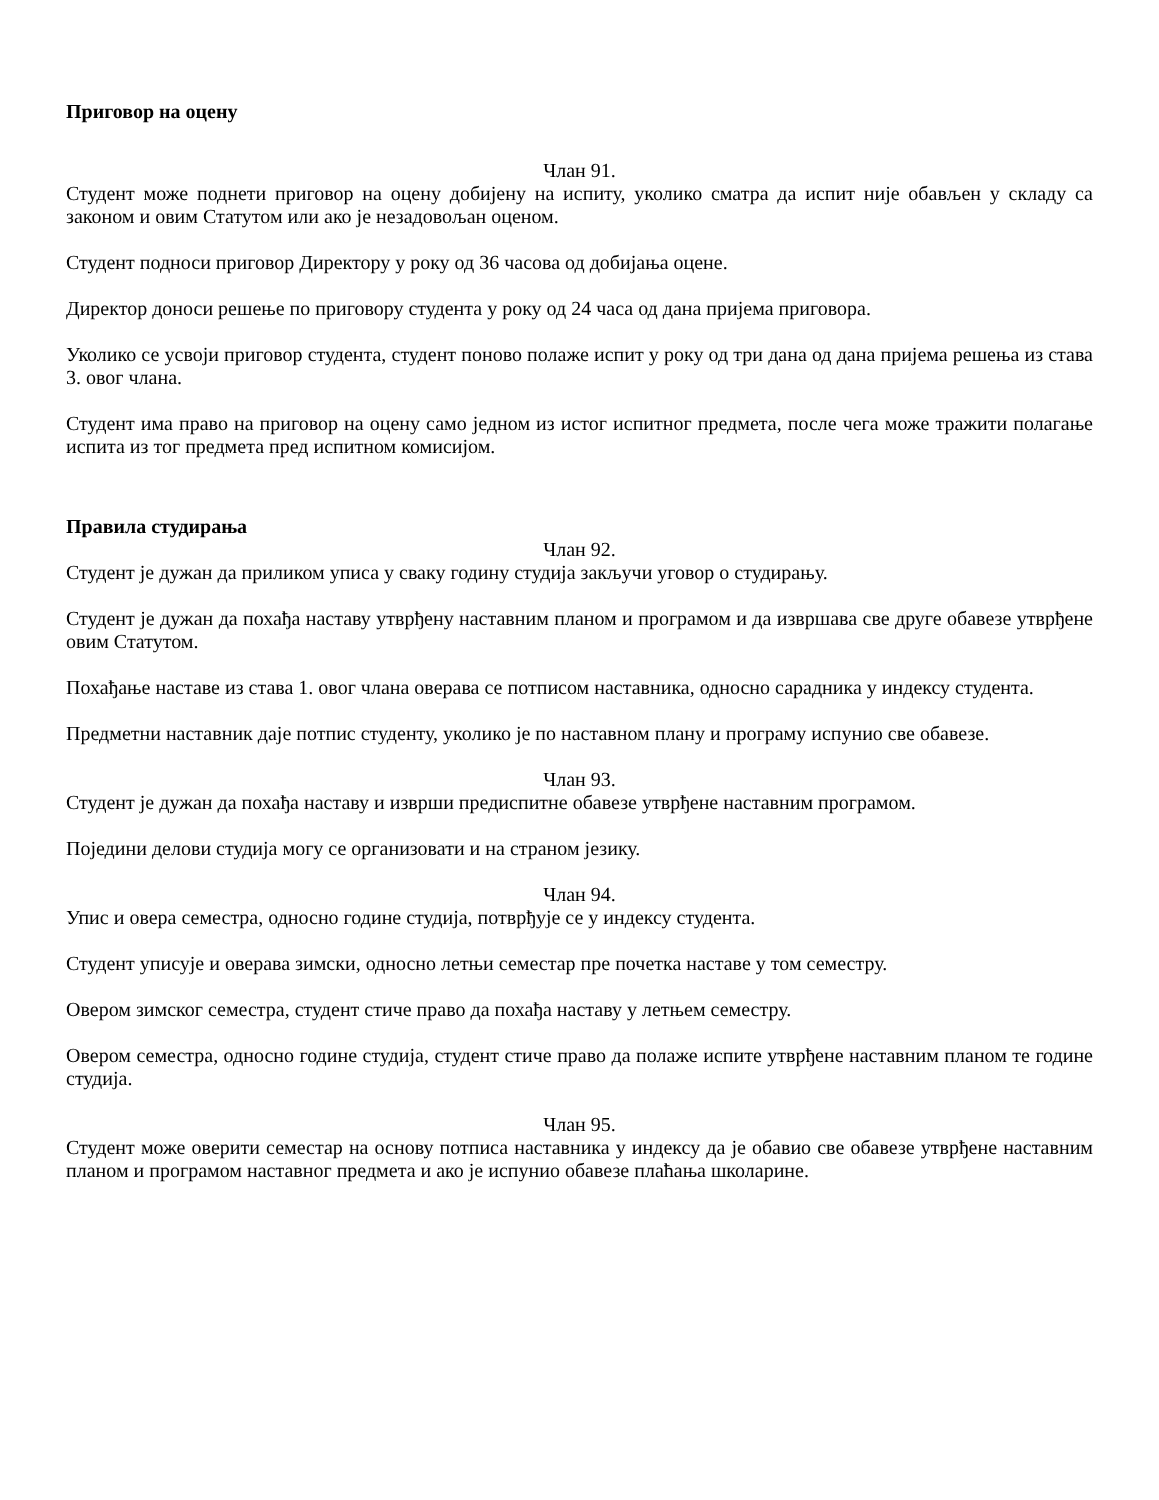Приговор на оцену
Члан 91.
Студент може поднети приговор на оцену добијену на испиту, уколико сматра да испит није обављен у складу са законом и овим Статутом или ако је незадовољан оценом.
Студент подноси приговор Директору у року од 36 часова од добијања оцене.
Директор доноси решење по приговору студента у року од 24 часа од дана пријема приговора.
Уколико се усвоји приговор студента, студент поново полаже испит у року од три дана од дана пријема решења из става 3. овог члана.
Студент има право на приговор на оцену само једном из истог испитног предмета, после чега може тражити полагање испита из тог предмета пред испитном комисијом.
Правила студирања
Члан 92.
Студент је дужан да приликом уписа у сваку годину студија закључи уговор о студирању.
Студент је дужан да похађа наставу утврђену наставним планом и програмом и да извршава све друге обавезе утврђене овим Статутом.
Похађање наставе из става 1. овог члана оверава се потписом наставника, односно сарадника у индексу студента.
Предметни наставник даје потпис студенту, уколико је по наставном плану и програму испунио све обавезе.
Члан 93.
Студент је дужан да похађа наставу и изврши предиспитне обавезе утврђене наставним програмом.
Поједини делови студија могу се организовати и на страном језику.
Члан 94.
Упис и овера семестра, односно године студија, потврђује се у индексу студента.
Студент уписује и оверава зимски, односно летњи семестар пре почетка наставе у том семестру.
Овером зимског семестра, студент стиче право да похађа наставу у летњем семестру.
Овером семестра, односно године студија, студент стиче право да полаже испите утврђене наставним планом те године студија.
Члан 95.
Студент може оверити семестар на основу потписа наставника у индексу да је обавио све обавезе утврђене наставним планом и програмом наставног предмета и ако је испунио обавезе плаћања школарине.